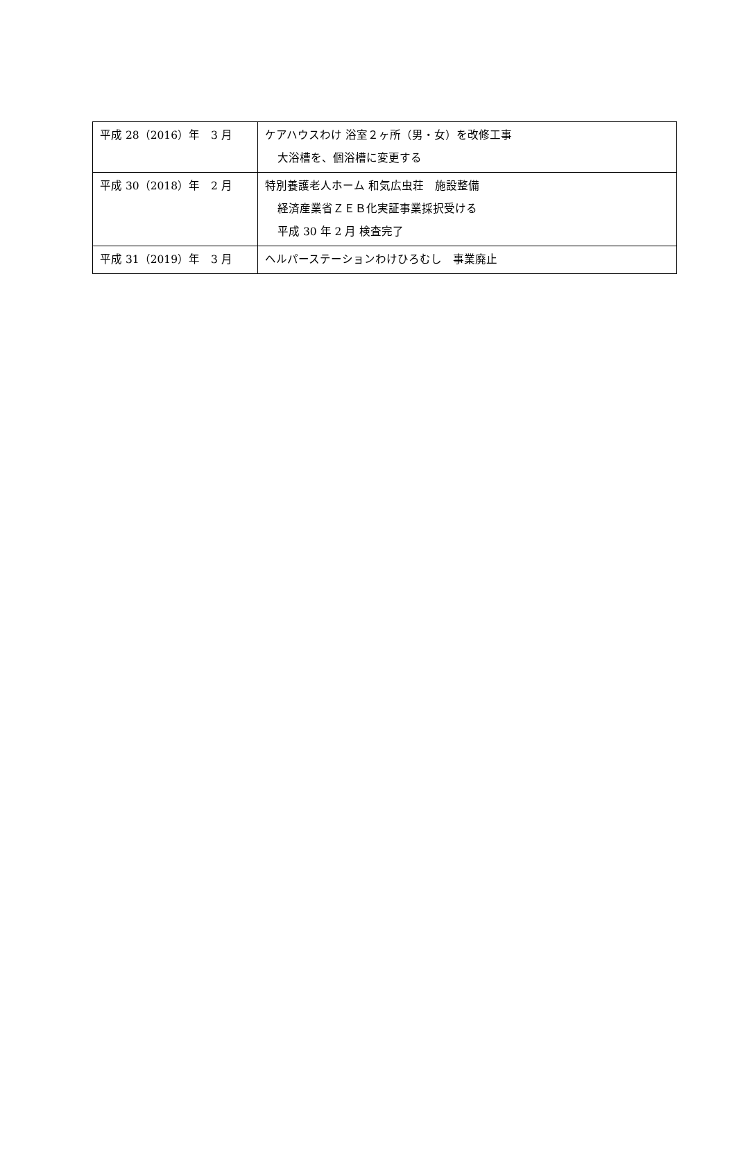| 平成 28（2016）年 3 月 | ケアハウスわけ 浴室２ヶ所（男・女）を改修工事 大浴槽を、個浴槽に変更する |
| 平成 30（2018）年 2 月 | 特別養護老人ホーム 和気広虫荘 施設整備 経済産業省ＺＥＢ化実証事業採択受ける 平成 30 年 2 月 検査完了 |
| 平成 31（2019）年 3 月 | ヘルパーステーションわけひろむし 事業廃止 |